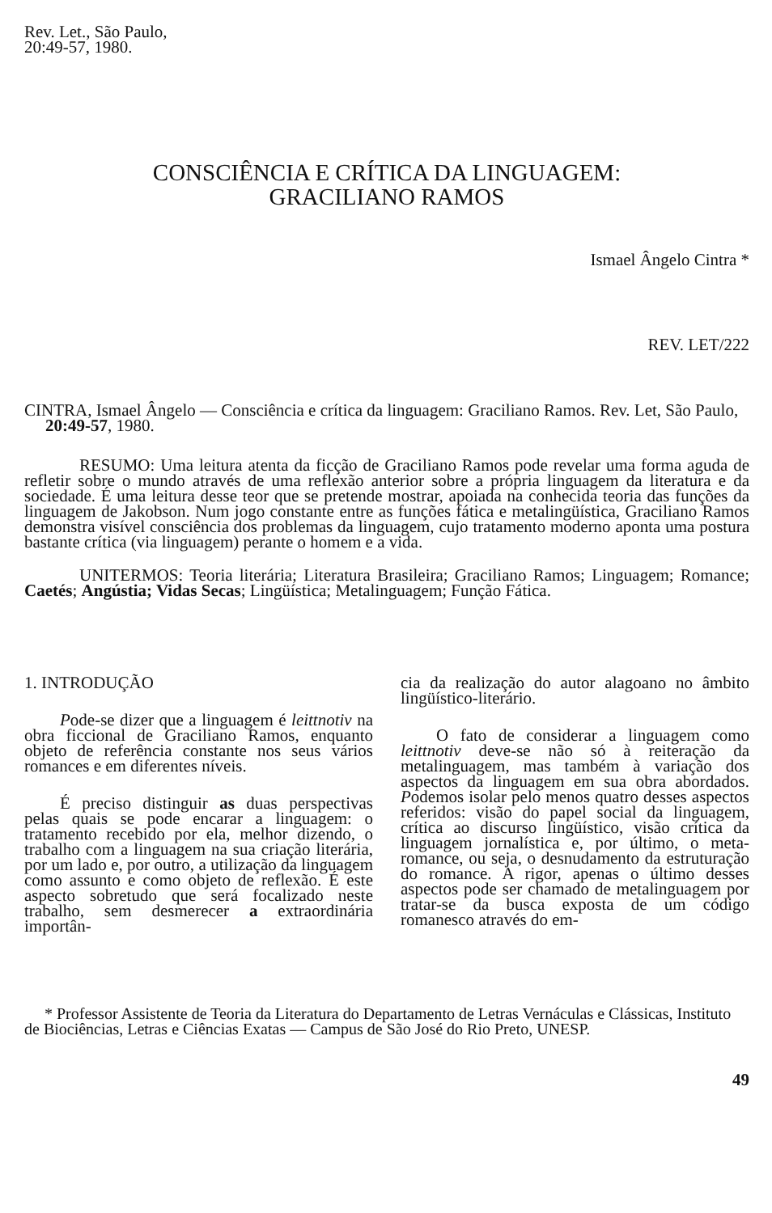Rev. Let., São Paulo,
20:49-57, 1980.
CONSCIÊNCIA E CRÍTICA DA LINGUAGEM:
GRACILIANO RAMOS
Ismael Ângelo Cintra *
REV. LET/222
CINTRA, Ismael Ângelo — Consciência e crítica da linguagem: Graciliano Ramos. Rev. Let, São Paulo, 20:49-57, 1980.
RESUMO: Uma leitura atenta da ficção de Graciliano Ramos pode revelar uma forma aguda de refletir sobre o mundo através de uma reflexão anterior sobre a própria linguagem da literatura e da sociedade. É uma leitura desse teor que se pretende mostrar, apoiada na conhecida teoria das funções da linguagem de Jakobson. Num jogo constante entre as funções fática e metalingüística, Graciliano Ramos demonstra visível consciência dos problemas da linguagem, cujo tratamento moderno aponta uma postura bastante crítica (via linguagem) perante o homem e a vida.
UNITERMOS: Teoria literária; Literatura Brasileira; Graciliano Ramos; Linguagem; Romance; Caetés; Angústia; Vidas Secas; Lingüística; Metalinguagem; Função Fática.
1. INTRODUÇÃO
Pode-se dizer que a linguagem é leittnotiv na obra ficcional de Graciliano Ramos, enquanto objeto de referência constante nos seus vários romances e em diferentes níveis.
É preciso distinguir as duas perspectivas pelas quais se pode encarar a linguagem: o tratamento recebido por ela, melhor dizendo, o trabalho com a linguagem na sua criação literária, por um lado e, por outro, a utilização da linguagem como assunto e como objeto de reflexão. É este aspecto sobretudo que será focalizado neste trabalho, sem desmerecer a extraordinária importân-
cia da realização do autor alagoano no âmbito lingüístico-literário.
O fato de considerar a linguagem como leittnotiv deve-se não só à reiteração da metalinguagem, mas também à variação dos aspectos da linguagem em sua obra abordados. Podemos isolar pelo menos quatro desses aspectos referidos: visão do papel social da linguagem, crítica ao discurso lingüístico, visão crítica da linguagem jornalística e, por último, o meta-romance, ou seja, o desnudamento da estruturação do romance. A rigor, apenas o último desses aspectos pode ser chamado de metalinguagem por tratar-se da busca exposta de um código romanesco através do em-
* Professor Assistente de Teoria da Literatura do Departamento de Letras Vernáculas e Clássicas, Instituto de Biociências, Letras e Ciências Exatas — Campus de São José do Rio Preto, UNESP.
49